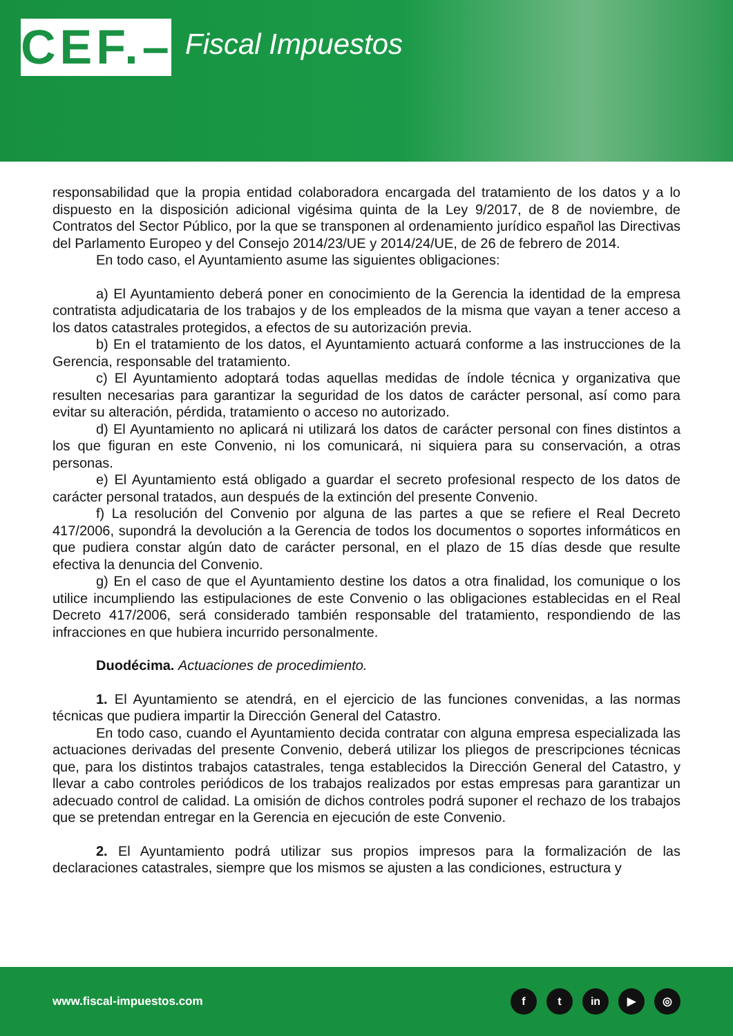CEF.–
Fiscal Impuestos
responsabilidad que la propia entidad colaboradora encargada del tratamiento de los datos y a lo dispuesto en la disposición adicional vigésima quinta de la Ley 9/2017, de 8 de noviembre, de Contratos del Sector Público, por la que se transponen al ordenamiento jurídico español las Directivas del Parlamento Europeo y del Consejo 2014/23/UE y 2014/24/UE, de 26 de febrero de 2014.
En todo caso, el Ayuntamiento asume las siguientes obligaciones:
a) El Ayuntamiento deberá poner en conocimiento de la Gerencia la identidad de la empresa contratista adjudicataria de los trabajos y de los empleados de la misma que vayan a tener acceso a los datos catastrales protegidos, a efectos de su autorización previa.
b) En el tratamiento de los datos, el Ayuntamiento actuará conforme a las instrucciones de la Gerencia, responsable del tratamiento.
c) El Ayuntamiento adoptará todas aquellas medidas de índole técnica y organizativa que resulten necesarias para garantizar la seguridad de los datos de carácter personal, así como para evitar su alteración, pérdida, tratamiento o acceso no autorizado.
d) El Ayuntamiento no aplicará ni utilizará los datos de carácter personal con fines distintos a los que figuran en este Convenio, ni los comunicará, ni siquiera para su conservación, a otras personas.
e) El Ayuntamiento está obligado a guardar el secreto profesional respecto de los datos de carácter personal tratados, aun después de la extinción del presente Convenio.
f) La resolución del Convenio por alguna de las partes a que se refiere el Real Decreto 417/2006, supondrá la devolución a la Gerencia de todos los documentos o soportes informáticos en que pudiera constar algún dato de carácter personal, en el plazo de 15 días desde que resulte efectiva la denuncia del Convenio.
g) En el caso de que el Ayuntamiento destine los datos a otra finalidad, los comunique o los utilice incumpliendo las estipulaciones de este Convenio o las obligaciones establecidas en el Real Decreto 417/2006, será considerado también responsable del tratamiento, respondiendo de las infracciones en que hubiera incurrido personalmente.
Duodécima. Actuaciones de procedimiento.
1. El Ayuntamiento se atendrá, en el ejercicio de las funciones convenidas, a las normas técnicas que pudiera impartir la Dirección General del Catastro.
En todo caso, cuando el Ayuntamiento decida contratar con alguna empresa especializada las actuaciones derivadas del presente Convenio, deberá utilizar los pliegos de prescripciones técnicas que, para los distintos trabajos catastrales, tenga establecidos la Dirección General del Catastro, y llevar a cabo controles periódicos de los trabajos realizados por estas empresas para garantizar un adecuado control de calidad. La omisión de dichos controles podrá suponer el rechazo de los trabajos que se pretendan entregar en la Gerencia en ejecución de este Convenio.
2. El Ayuntamiento podrá utilizar sus propios impresos para la formalización de las declaraciones catastrales, siempre que los mismos se ajusten a las condiciones, estructura y
www.fiscal-impuestos.com
f t in ▶ ◎